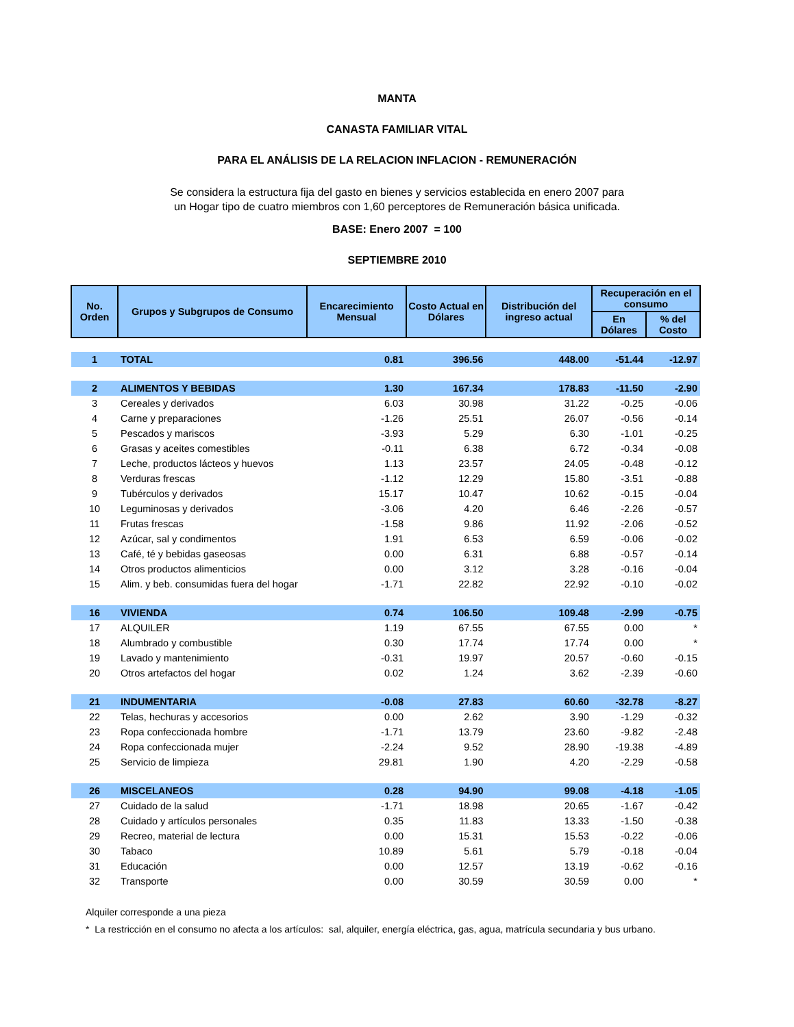MANTA
CANASTA FAMILIAR VITAL
PARA EL ANÁLISIS DE LA RELACION INFLACION - REMUNERACIÓN
Se considera la estructura fija del gasto en bienes y servicios establecida en enero 2007 para un Hogar tipo de cuatro miembros con 1,60 perceptores de Remuneración básica unificada.
BASE: Enero 2007 = 100
SEPTIEMBRE 2010
| No. Orden | Grupos y Subgrupos de Consumo | Encarecimiento Mensual | Costo Actual en Dólares | Distribución del ingreso actual | Recuperación en el consumo | |
| --- | --- | --- | --- | --- | --- | --- |
| | | | | | En Dólares | % del Costo |
| 1 | TOTAL | 0.81 | 396.56 | 448.00 | -51.44 | -12.97 |
| 2 | ALIMENTOS Y BEBIDAS | 1.30 | 167.34 | 178.83 | -11.50 | -2.90 |
| 3 | Cereales y derivados | 6.03 | 30.98 | 31.22 | -0.25 | -0.06 |
| 4 | Carne y preparaciones | -1.26 | 25.51 | 26.07 | -0.56 | -0.14 |
| 5 | Pescados y mariscos | -3.93 | 5.29 | 6.30 | -1.01 | -0.25 |
| 6 | Grasas y aceites comestibles | -0.11 | 6.38 | 6.72 | -0.34 | -0.08 |
| 7 | Leche, productos lácteos y huevos | 1.13 | 23.57 | 24.05 | -0.48 | -0.12 |
| 8 | Verduras frescas | -1.12 | 12.29 | 15.80 | -3.51 | -0.88 |
| 9 | Tubérculos y derivados | 15.17 | 10.47 | 10.62 | -0.15 | -0.04 |
| 10 | Leguminosas y derivados | -3.06 | 4.20 | 6.46 | -2.26 | -0.57 |
| 11 | Frutas frescas | -1.58 | 9.86 | 11.92 | -2.06 | -0.52 |
| 12 | Azúcar, sal y condimentos | 1.91 | 6.53 | 6.59 | -0.06 | -0.02 |
| 13 | Café, té y bebidas gaseosas | 0.00 | 6.31 | 6.88 | -0.57 | -0.14 |
| 14 | Otros productos alimenticios | 0.00 | 3.12 | 3.28 | -0.16 | -0.04 |
| 15 | Alim. y beb. consumidas fuera del hogar | -1.71 | 22.82 | 22.92 | -0.10 | -0.02 |
| 16 | VIVIENDA | 0.74 | 106.50 | 109.48 | -2.99 | -0.75 |
| 17 | ALQUILER | 1.19 | 67.55 | 67.55 | 0.00 | * |
| 18 | Alumbrado y combustible | 0.30 | 17.74 | 17.74 | 0.00 | * |
| 19 | Lavado y mantenimiento | -0.31 | 19.97 | 20.57 | -0.60 | -0.15 |
| 20 | Otros artefactos del hogar | 0.02 | 1.24 | 3.62 | -2.39 | -0.60 |
| 21 | INDUMENTARIA | -0.08 | 27.83 | 60.60 | -32.78 | -8.27 |
| 22 | Telas, hechuras y accesorios | 0.00 | 2.62 | 3.90 | -1.29 | -0.32 |
| 23 | Ropa confeccionada hombre | -1.71 | 13.79 | 23.60 | -9.82 | -2.48 |
| 24 | Ropa confeccionada mujer | -2.24 | 9.52 | 28.90 | -19.38 | -4.89 |
| 25 | Servicio de limpieza | 29.81 | 1.90 | 4.20 | -2.29 | -0.58 |
| 26 | MISCELANEOS | 0.28 | 94.90 | 99.08 | -4.18 | -1.05 |
| 27 | Cuidado de la salud | -1.71 | 18.98 | 20.65 | -1.67 | -0.42 |
| 28 | Cuidado y artículos personales | 0.35 | 11.83 | 13.33 | -1.50 | -0.38 |
| 29 | Recreo, material de lectura | 0.00 | 15.31 | 15.53 | -0.22 | -0.06 |
| 30 | Tabaco | 10.89 | 5.61 | 5.79 | -0.18 | -0.04 |
| 31 | Educación | 0.00 | 12.57 | 13.19 | -0.62 | -0.16 |
| 32 | Transporte | 0.00 | 30.59 | 30.59 | 0.00 | * |
Alquiler corresponde a una pieza
* La restricción en el consumo no afecta a los artículos: sal, alquiler, energía eléctrica, gas, agua, matrícula secundaria y bus urbano.